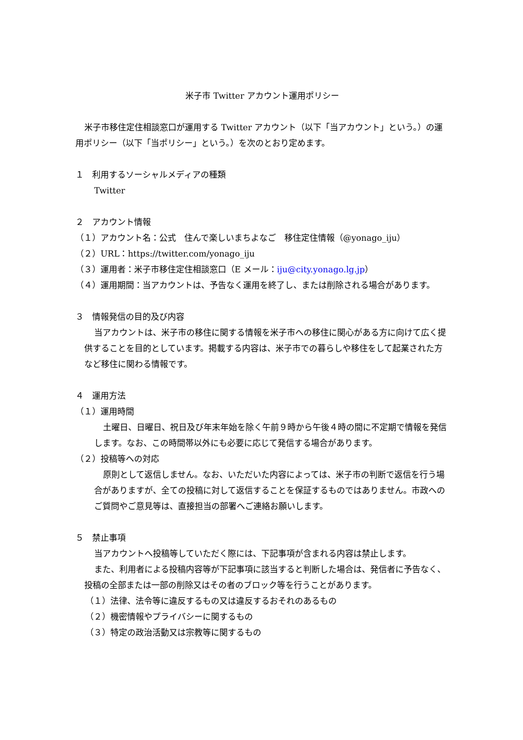米子市 Twitter アカウント運用ポリシー
米子市移住定住相談窓口が運用する Twitter アカウント（以下「当アカウント」という。）の運用ポリシー（以下「当ポリシー」という。）を次のとおり定めます。
１　利用するソーシャルメディアの種類
Twitter
２　アカウント情報
（１）アカウント名：公式　住んで楽しいまちよなご　移住定住情報（@yonago_iju）
（２）URL：https://twitter.com/yonago_iju
（３）運用者：米子市移住定住相談窓口（E メール：iju@city.yonago.lg.jp）
（４）運用期間：当アカウントは、予告なく運用を終了し、または削除される場合があります。
３　情報発信の目的及び内容
当アカウントは、米子市の移住に関する情報を米子市への移住に関心がある方に向けて広く提供することを目的としています。掲載する内容は、米子市での暮らしや移住をして起業された方など移住に関わる情報です。
４　運用方法
（１）運用時間
土曜日、日曜日、祝日及び年末年始を除く午前９時から午後４時の間に不定期で情報を発信します。なお、この時間帯以外にも必要に応じて発信する場合があります。
（２）投稿等への対応
原則として返信しません。なお、いただいた内容によっては、米子市の判断で返信を行う場合がありますが、全ての投稿に対して返信することを保証するものではありません。市政へのご質問やご意見等は、直接担当の部署へご連絡お願いします。
５　禁止事項
当アカウントへ投稿等していただく際には、下記事項が含まれる内容は禁止します。
また、利用者による投稿内容等が下記事項に該当すると判断した場合は、発信者に予告なく、投稿の全部または一部の削除又はその者のブロック等を行うことがあります。
（１）法律、法令等に違反するもの又は違反するおそれのあるもの
（２）機密情報やプライバシーに関するもの
（３）特定の政治活動又は宗教等に関するもの